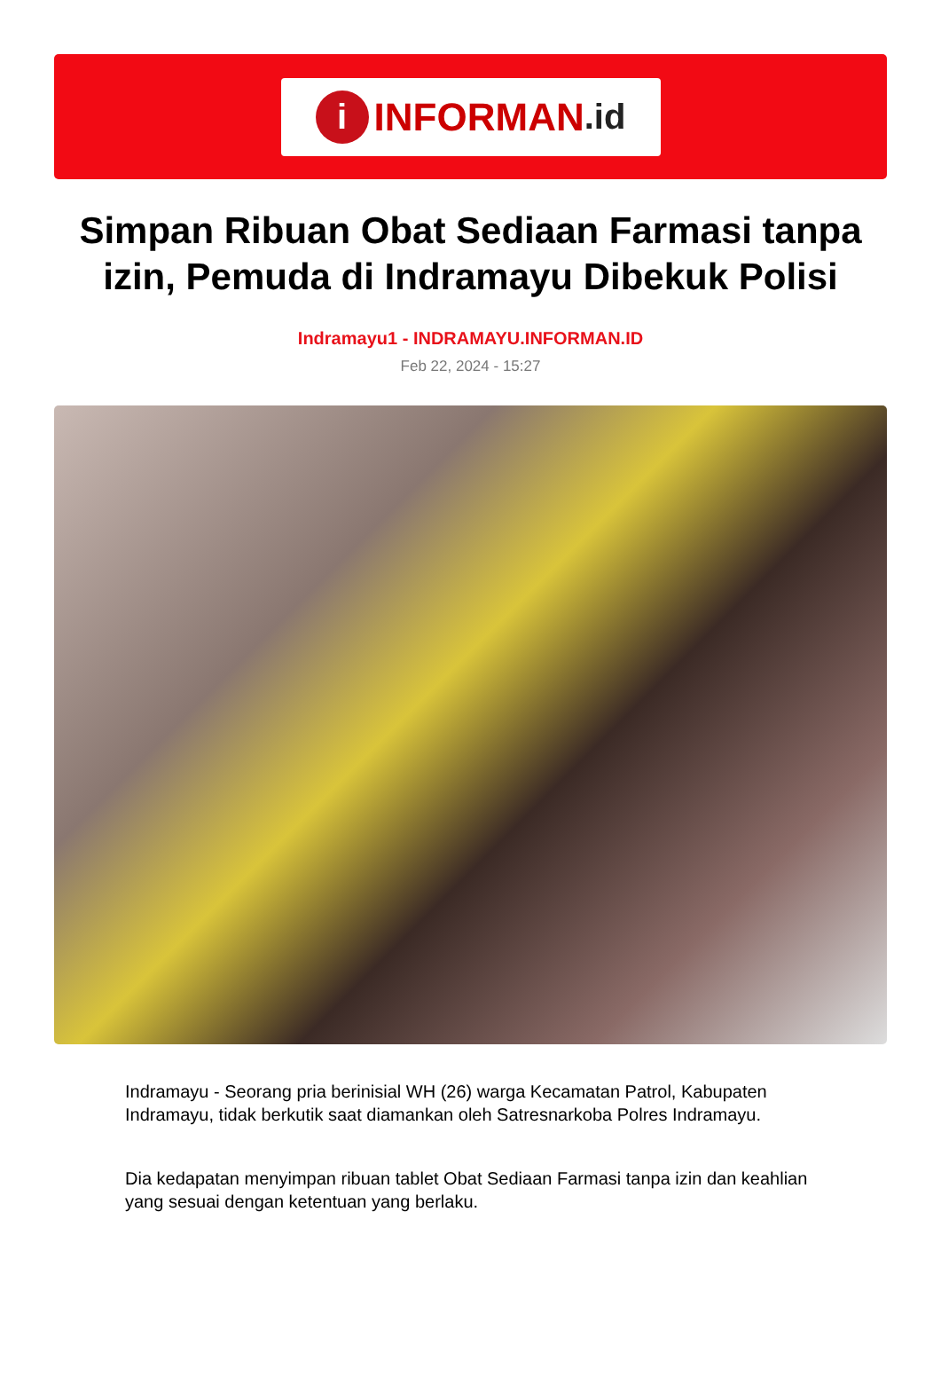i INFORMAN.id
Simpan Ribuan Obat Sediaan Farmasi tanpa izin, Pemuda di Indramayu Dibekuk Polisi
Indramayu1 - INDRAMAYU.INFORMAN.ID
Feb 22, 2024 - 15:27
Indramayu - Seorang pria berinisial WH (26) warga Kecamatan Patrol, Kabupaten Indramayu, tidak berkutik saat diamankan oleh Satresnarkoba Polres Indramayu.
Dia kedapatan menyimpan ribuan tablet Obat Sediaan Farmasi tanpa izin dan keahlian yang sesuai dengan ketentuan yang berlaku.